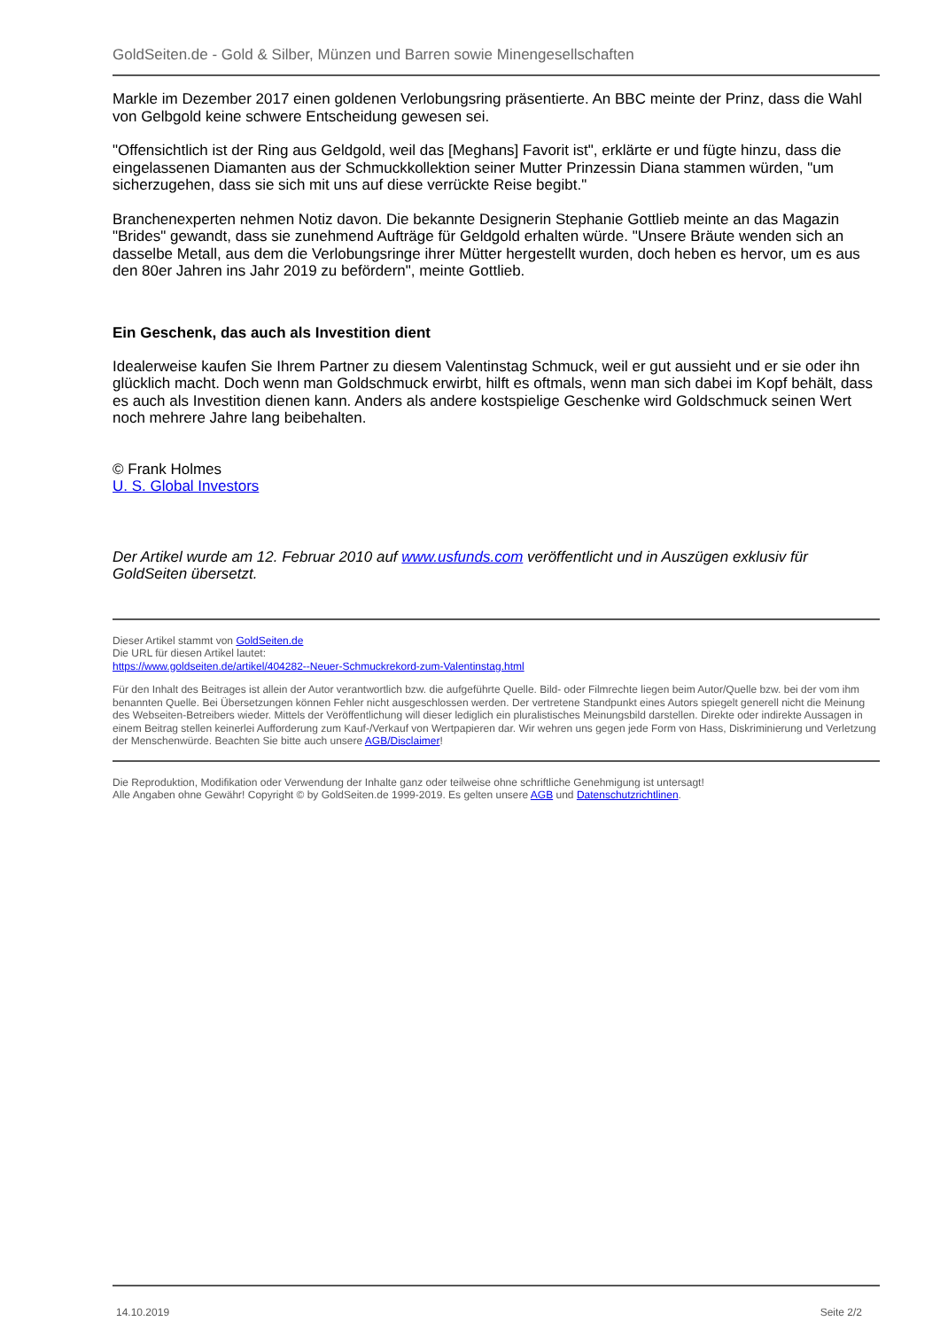GoldSeiten.de - Gold & Silber, Münzen und Barren sowie Minengesellschaften
Markle im Dezember 2017 einen goldenen Verlobungsring präsentierte. An BBC meinte der Prinz, dass die Wahl von Gelbgold keine schwere Entscheidung gewesen sei.
"Offensichtlich ist der Ring aus Geldgold, weil das [Meghans] Favorit ist", erklärte er und fügte hinzu, dass die eingelassenen Diamanten aus der Schmuckkollektion seiner Mutter Prinzessin Diana stammen würden, "um sicherzugehen, dass sie sich mit uns auf diese verrückte Reise begibt."
Branchenexperten nehmen Notiz davon. Die bekannte Designerin Stephanie Gottlieb meinte an das Magazin "Brides" gewandt, dass sie zunehmend Aufträge für Geldgold erhalten würde. "Unsere Bräute wenden sich an dasselbe Metall, aus dem die Verlobungsringe ihrer Mütter hergestellt wurden, doch heben es hervor, um es aus den 80er Jahren ins Jahr 2019 zu befördern", meinte Gottlieb.
Ein Geschenk, das auch als Investition dient
Idealerweise kaufen Sie Ihrem Partner zu diesem Valentinstag Schmuck, weil er gut aussieht und er sie oder ihn glücklich macht. Doch wenn man Goldschmuck erwirbt, hilft es oftmals, wenn man sich dabei im Kopf behält, dass es auch als Investition dienen kann. Anders als andere kostspielige Geschenke wird Goldschmuck seinen Wert noch mehrere Jahre lang beibehalten.
© Frank Holmes
U. S. Global Investors
Der Artikel wurde am 12. Februar 2010 auf www.usfunds.com veröffentlicht und in Auszügen exklusiv für GoldSeiten übersetzt.
Dieser Artikel stammt von GoldSeiten.de
Die URL für diesen Artikel lautet:
https://www.goldseiten.de/artikel/404282--Neuer-Schmuckrekord-zum-Valentinstag.html
Für den Inhalt des Beitrages ist allein der Autor verantwortlich bzw. die aufgeführte Quelle. Bild- oder Filmrechte liegen beim Autor/Quelle bzw. bei der vom ihm benannten Quelle. Bei Übersetzungen können Fehler nicht ausgeschlossen werden. Der vertretene Standpunkt eines Autors spiegelt generell nicht die Meinung des Webseiten-Betreibers wieder. Mittels der Veröffentlichung will dieser lediglich ein pluralistisches Meinungsbild darstellen. Direkte oder indirekte Aussagen in einem Beitrag stellen keinerlei Aufforderung zum Kauf-/Verkauf von Wertpapieren dar. Wir wehren uns gegen jede Form von Hass, Diskriminierung und Verletzung der Menschenwürde. Beachten Sie bitte auch unsere AGB/Disclaimer!
Die Reproduktion, Modifikation oder Verwendung der Inhalte ganz oder teilweise ohne schriftliche Genehmigung ist untersagt!
Alle Angaben ohne Gewähr! Copyright © by GoldSeiten.de 1999-2019. Es gelten unsere AGB und Datenschutzrichtlinen.
14.10.2019 Seite 2/2